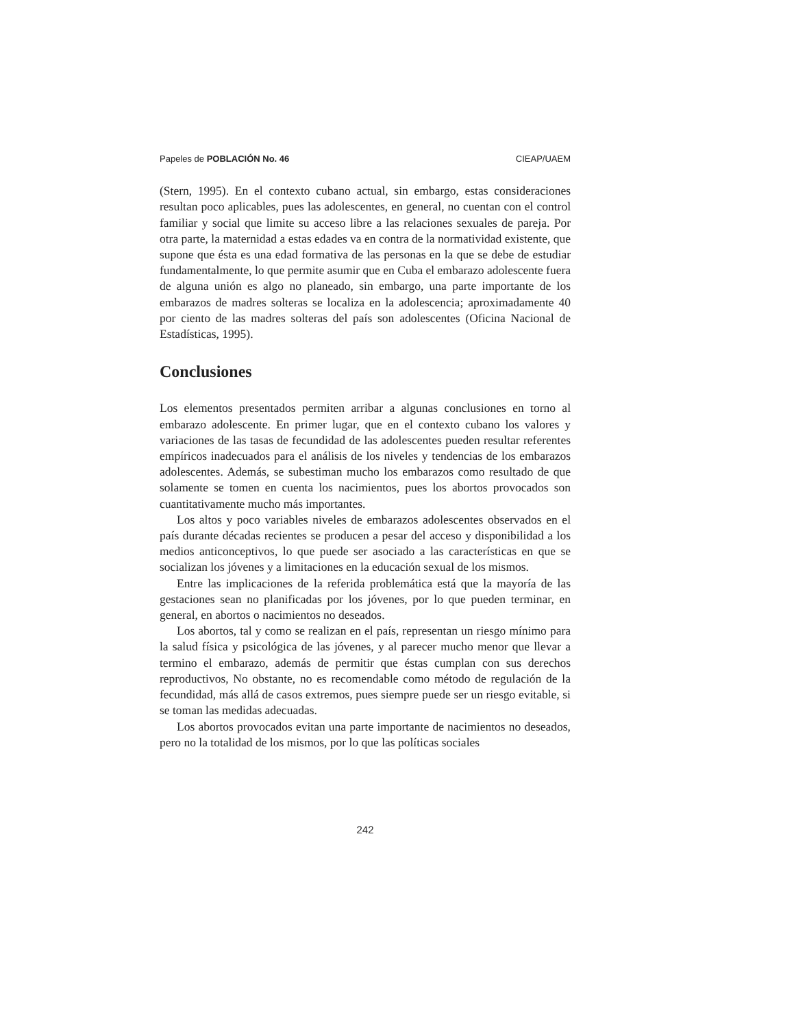Papeles de POBLACIÓN No. 46 CIEAP/UAEM
(Stern, 1995). En el contexto cubano actual, sin embargo, estas consideraciones resultan poco aplicables, pues las adolescentes, en general, no cuentan con el control familiar y social que limite su acceso libre a las relaciones sexuales de pareja. Por otra parte, la maternidad a estas edades va en contra de la normatividad existente, que supone que ésta es una edad formativa de las personas en la que se debe de estudiar fundamentalmente, lo que permite asumir que en Cuba el embarazo adolescente fuera de alguna unión es algo no planeado, sin embargo, una parte importante de los embarazos de madres solteras se localiza en la adolescencia; aproximadamente 40 por ciento de las madres solteras del país son adolescentes (Oficina Nacional de Estadísticas, 1995).
Conclusiones
Los elementos presentados permiten arribar a algunas conclusiones en torno al embarazo adolescente. En primer lugar, que en el contexto cubano los valores y variaciones de las tasas de fecundidad de las adolescentes pueden resultar referentes empíricos inadecuados para el análisis de los niveles y tendencias de los embarazos adolescentes. Además, se subestiman mucho los embarazos como resultado de que solamente se tomen en cuenta los nacimientos, pues los abortos provocados son cuantitativamente mucho más importantes.
Los altos y poco variables niveles de embarazos adolescentes observados en el país durante décadas recientes se producen a pesar del acceso y disponibilidad a los medios anticonceptivos, lo que puede ser asociado a las características en que se socializan los jóvenes y a limitaciones en la educación sexual de los mismos.
Entre las implicaciones de la referida problemática está que la mayoría de las gestaciones sean no planificadas por los jóvenes, por lo que pueden terminar, en general, en abortos o nacimientos no deseados.
Los abortos, tal y como se realizan en el país, representan un riesgo mínimo para la salud física y psicológica de las jóvenes, y al parecer mucho menor que llevar a termino el embarazo, además de permitir que éstas cumplan con sus derechos reproductivos, No obstante, no es recomendable como método de regulación de la fecundidad, más allá de casos extremos, pues siempre puede ser un riesgo evitable, si se toman las medidas adecuadas.
Los abortos provocados evitan una parte importante de nacimientos no deseados, pero no la totalidad de los mismos, por lo que las políticas sociales
242